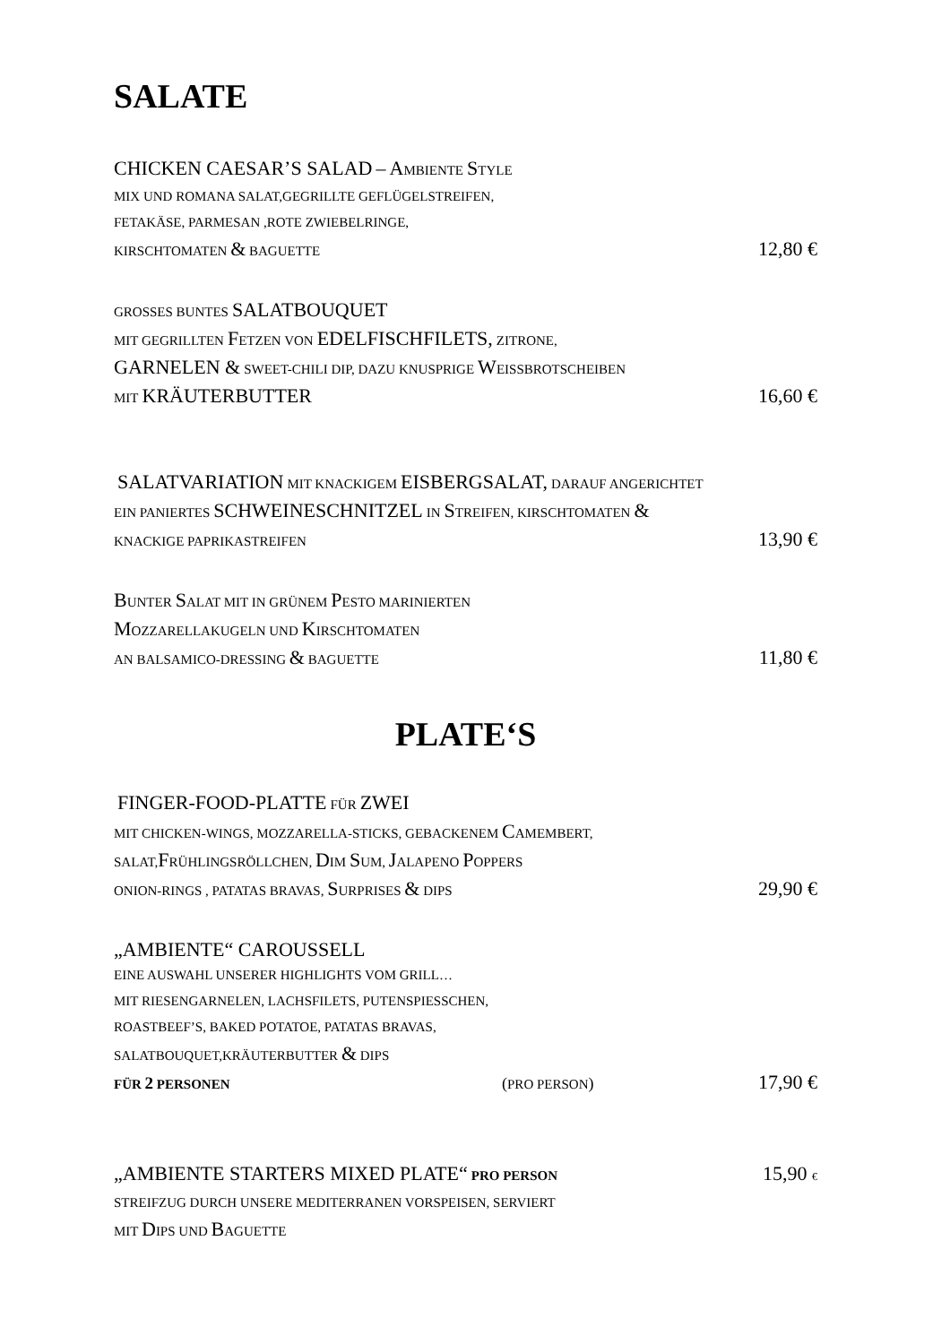SALATE
CHICKEN CAESAR’S SALAD – AMBIENTE STYLE
MIX UND ROMANA SALAT,GEGRILLTE GEFLÜGELSTREIFEN,
FETAKÄSE, PARMESAN ,ROTE ZWIEBELRINGE,
KIRSCHTOMATEN & BAGUETTE 12,80 €
GROSSES BUNTES SALATBOUQUET
MIT GEGRILLTEN FETZEN VON EDELFISCHFILETS, ZITRONE,
GARNELEN & SWEET-CHILI DIP, DAZU KNUSPRIGE WEISSBROTSCHEIBEN
MIT KRÄUTERBUTTER 16,60 €
SALATVARIATION MIT KNACKIGEM EISBERGSALAT, DARAUF ANGERICHTET
EIN PANIERTES SCHWEINESCHNITZEL IN STREIFEN, KIRSCHTOMATEN &
KNACKIGE PAPRIKASTREIFEN 13,90 €
BUNTER SALAT MIT IN GRÜNEM PESTO MARINIERTEN
MOZZARELLAKUGELN UND KIRSCHTOMATEN
AN BALSAMICO-DRESSING & BAGUETTE 11,80 €
PLATE‘S
FINGER-FOOD-PLATTE FÜR ZWEI
MIT CHICKEN-WINGS, MOZZARELLA-STICKS, GEBACKENEM CAMEMBERT,
SALAT,FRÜHLINGSRÖLLCHEN, DIM SUM, JALAPENO POPPERS
ONION-RINGS , PATATAS BRAVAS, SURPRISES & DIPS 29,90 €
„AMBIENTE“ CAROUSSELL
EINE AUSWAHL UNSERER HIGHLIGHTS VOM GRILL…
MIT RIESENGARNELEN, LACHSFILETS, PUTENSPIESSCHEN,
ROASTBEEF’S, BAKED POTATOE, PATATAS BRAVAS,
SALATBOUQUET,KRÄUTERBUTTER & DIPS
FÜR 2 PERSONEN (PRO PERSON) 17,90 €
„AMBIENTE STARTERS MIXED PLATE“ PRO PERSON 15,90 €
STREIFZUG DURCH UNSERE MEDITERRANEN VORSPEISEN, SERVIERT
MIT DIPS UND BAGUETTE